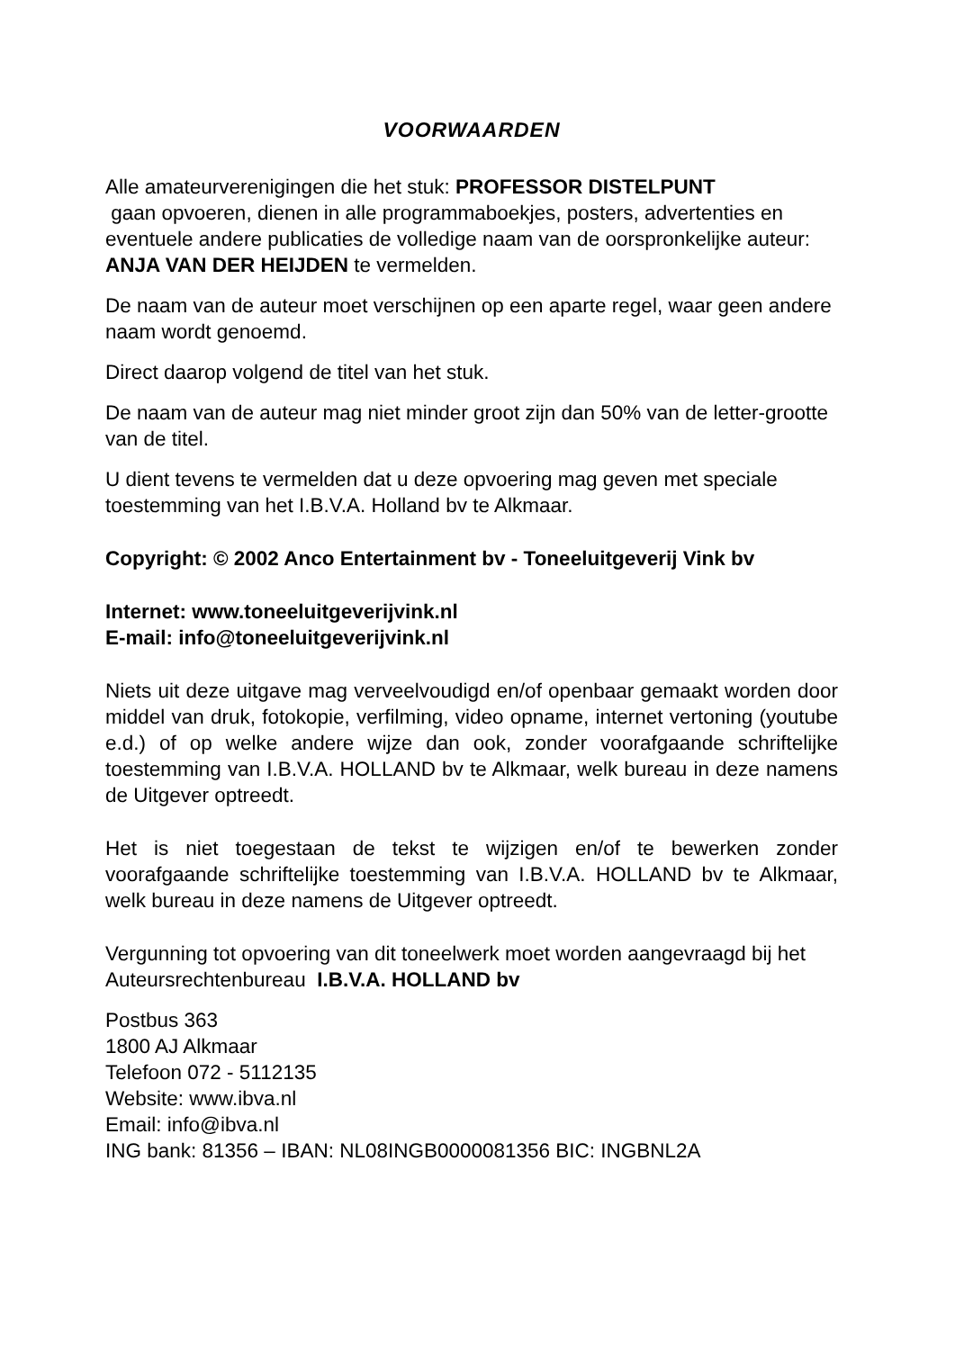VOORWAARDEN
Alle amateurverenigingen die het stuk: PROFESSOR DISTELPUNT
gaan opvoeren, dienen in alle programmaboekjes, posters, advertenties en eventuele andere publicaties de volledige naam van de oorspronkelijke auteur: ANJA VAN DER HEIJDEN te vermelden.
De naam van de auteur moet verschijnen op een aparte regel, waar geen andere naam wordt genoemd.
Direct daarop volgend de titel van het stuk.
De naam van de auteur mag niet minder groot zijn dan 50% van de letter-grootte van de titel.
U dient tevens te vermelden dat u deze opvoering mag geven met speciale toestemming van het I.B.V.A. Holland bv te Alkmaar.
Copyright: © 2002 Anco Entertainment bv - Toneeluitgeverij Vink bv
Internet: www.toneeluitgeverijvink.nl
E-mail: info@toneeluitgeverijvink.nl
Niets uit deze uitgave mag verveelvoudigd en/of openbaar gemaakt worden door middel van druk, fotokopie, verfilming, video opname, internet vertoning (youtube e.d.) of op welke andere wijze dan ook, zonder voorafgaande schriftelijke toestemming van I.B.V.A. HOLLAND bv te Alkmaar, welk bureau in deze namens de Uitgever optreedt.
Het is niet toegestaan de tekst te wijzigen en/of te bewerken zonder voorafgaande schriftelijke toestemming van I.B.V.A. HOLLAND bv te Alkmaar, welk bureau in deze namens de Uitgever optreedt.
Vergunning tot opvoering van dit toneelwerk moet worden aangevraagd bij het Auteursrechtenbureau I.B.V.A. HOLLAND bv
Postbus 363
1800 AJ Alkmaar
Telefoon 072 - 5112135
Website: www.ibva.nl
Email: info@ibva.nl
ING bank: 81356 – IBAN: NL08INGB0000081356 BIC: INGBNL2A